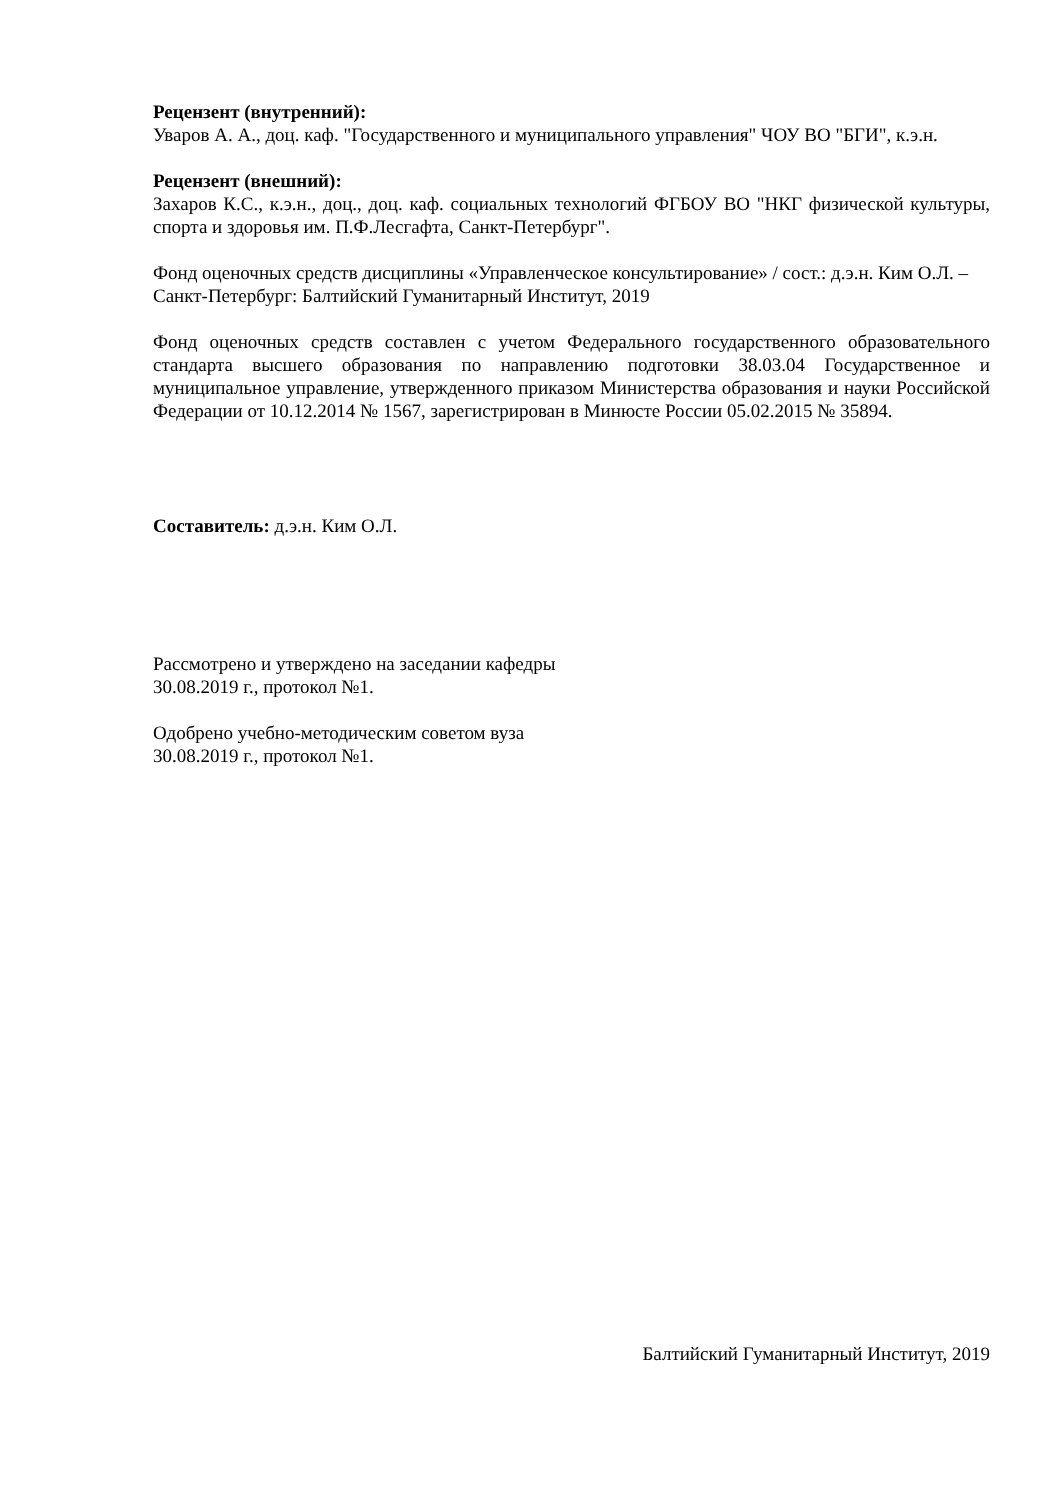Рецензент (внутренний):
Уваров А. А., доц. каф. "Государственного и муниципального управления" ЧОУ ВО "БГИ", к.э.н.
Рецензент (внешний):
Захаров К.С., к.э.н., доц., доц. каф. социальных технологий ФГБОУ ВО "НКГ физической культуры, спорта и здоровья им. П.Ф.Лесгафта, Санкт-Петербург".
Фонд оценочных средств дисциплины «Управленческое консультирование» / сост.: д.э.н. Ким О.Л. – Санкт-Петербург: Балтийский Гуманитарный Институт, 2019
Фонд оценочных средств составлен с учетом Федерального государственного образовательного стандарта высшего образования по направлению подготовки 38.03.04 Государственное и муниципальное управление, утвержденного приказом Министерства образования и науки Российской Федерации от 10.12.2014 № 1567, зарегистрирован в Минюсте России 05.02.2015 № 35894.
Составитель: д.э.н. Ким О.Л.
Рассмотрено и утверждено на заседании кафедры
30.08.2019 г., протокол №1.
Одобрено учебно-методическим советом вуза
30.08.2019 г., протокол №1.
Балтийский Гуманитарный Институт, 2019